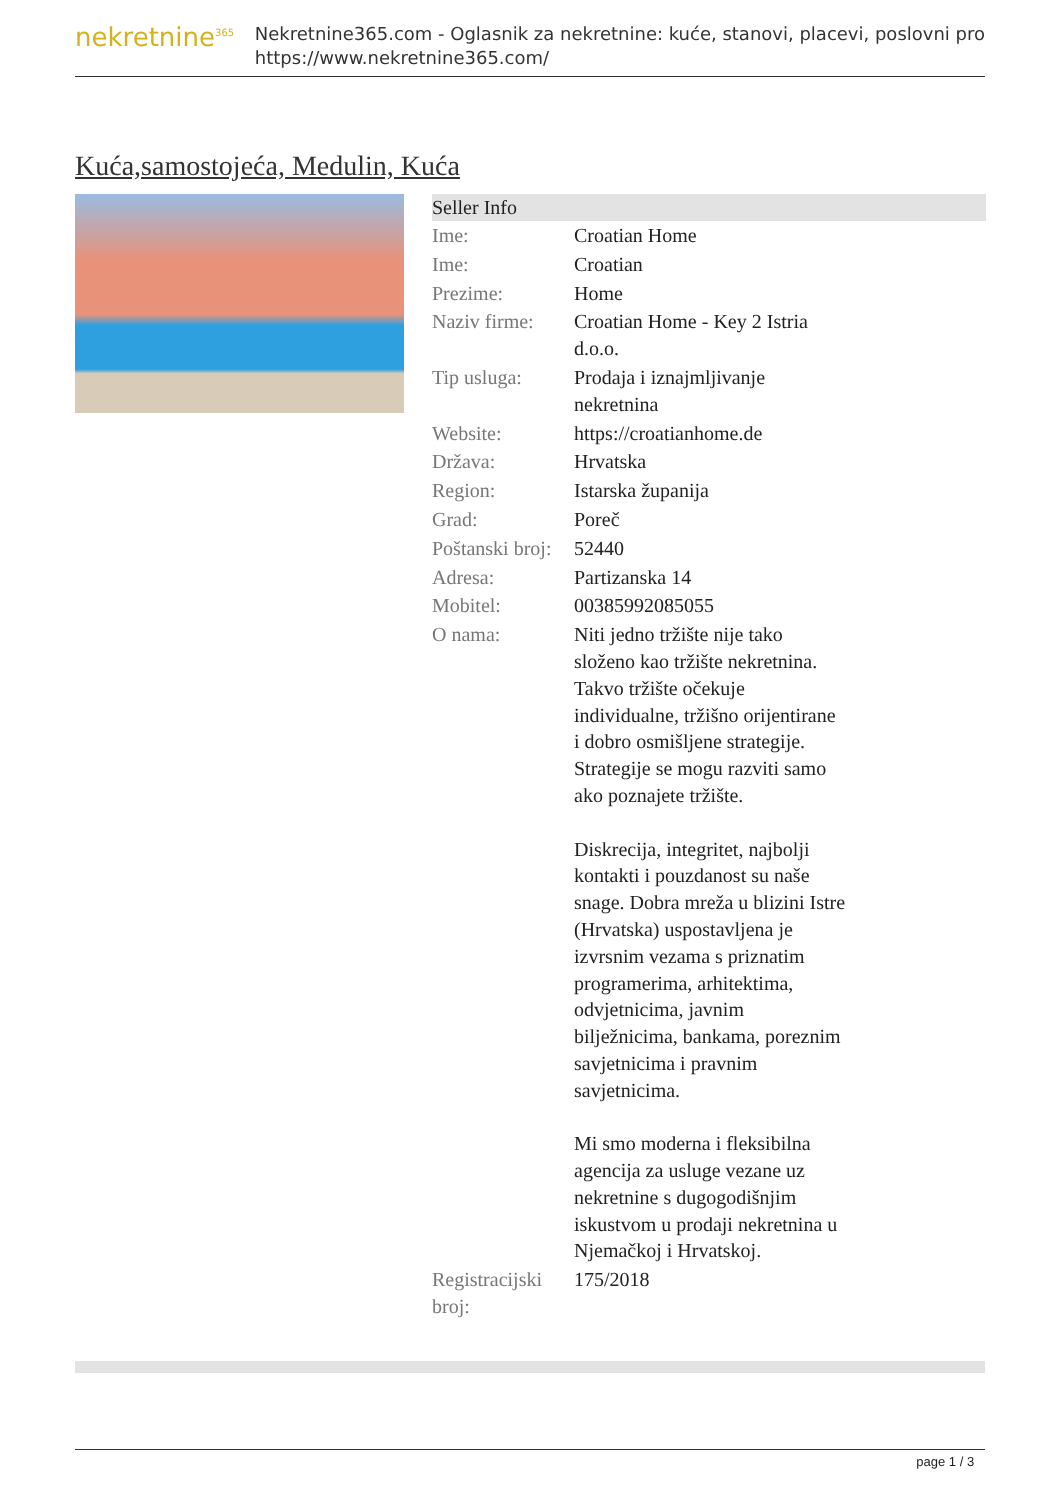nekretnine<sup>365</sup>
Nekretnine365.com - Oglasnik za nekretnine: kuće, stanovi, placevi, poslovni pro
https://www.nekretnine365.com/
Kuća,samostojeća, Medulin, Kuća
| Seller Info | |
| --- | --- |
| Ime: | Croatian Home |
| Ime: | Croatian |
| Prezime: | Home |
| Naziv firme: | Croatian Home - Key 2 Istria d.o.o. |
| Tip usluga: | Prodaja i iznajmljivanje nekretnina |
| Website: | https://croatianhome.de |
| Država: | Hrvatska |
| Region: | Istarska županija |
| Grad: | Poreč |
| Poštanski broj: | 52440 |
| Adresa: | Partizanska 14 |
| Mobitel: | 00385992085055 |
| O nama: | Niti jedno tržište nije tako složeno kao tržište nekretnina. Takvo tržište očekuje individualne, tržišno orijentirane i dobro osmišljene strategije. Strategije se mogu razviti samo ako poznajete tržište. Diskrecija, integritet, najbolji kontakti i pouzdanost su naše snage. Dobra mreža u blizini Istre (Hrvatska) uspostavljena je izvrsnim vezama s priznatim programerima, arhitektima, odvjetnicima, javnim bilježnicima, bankama, poreznim savjetnicima i pravnim savjetnicima. Mi smo moderna i fleksibilna agencija za usluge vezane uz nekretnine s dugogodišnjim iskustvom u prodaji nekretnina u Njemačkoj i Hrvatskoj. |
| Registracijski broj: | 175/2018 |
page 1 / 3